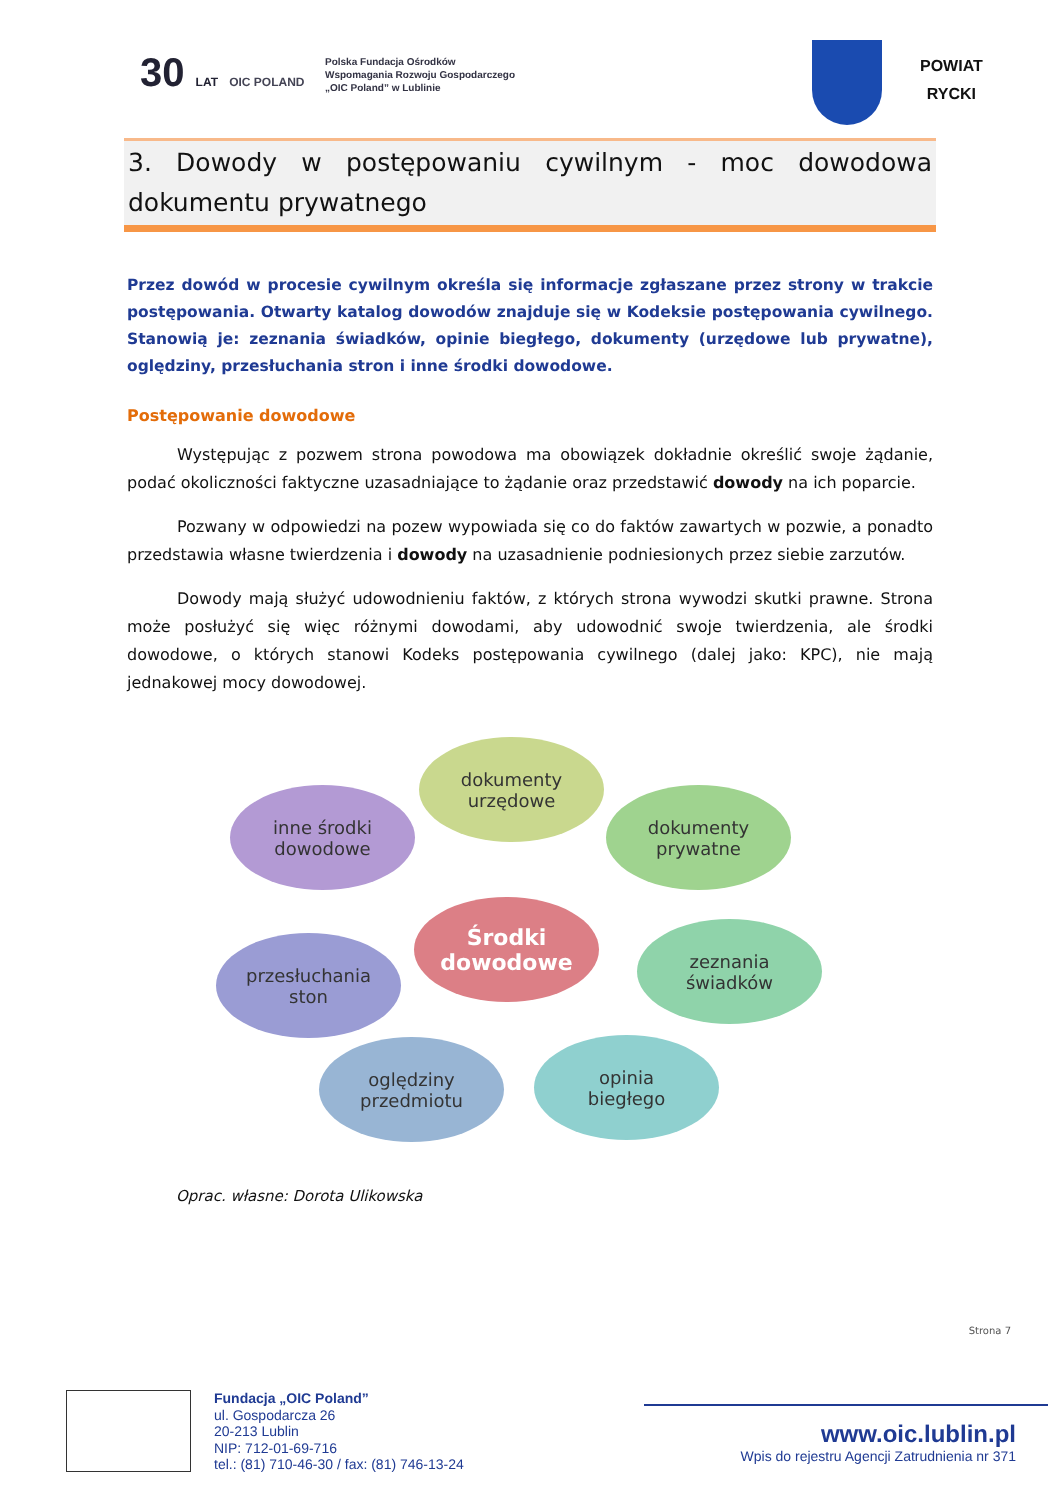30 LAT OIC POLAND
Polska Fundacja Ośrodków
Wspomagania Rozwoju Gospodarczego
„OIC Poland” w Lublinie
POWIAT
RYCKI
3. Dowody w postępowaniu cywilnym - moc dowodowa dokumentu prywatnego
Przez dowód w procesie cywilnym określa się informacje zgłaszane przez strony w trakcie postępowania. Otwarty katalog dowodów znajduje się w Kodeksie postępowania cywilnego. Stanowią je: zeznania świadków, opinie biegłego, dokumenty (urzędowe lub prywatne), oględziny, przesłuchania stron i inne środki dowodowe.
Postępowanie dowodowe
Występując z pozwem strona powodowa ma obowiązek dokładnie określić swoje żądanie, podać okoliczności faktyczne uzasadniające to żądanie oraz przedstawić dowody na ich poparcie.
Pozwany w odpowiedzi na pozew wypowiada się co do faktów zawartych w pozwie, a ponadto przedstawia własne twierdzenia i dowody na uzasadnienie podniesionych przez siebie zarzutów.
Dowody mają służyć udowodnieniu faktów, z których strona wywodzi skutki prawne. Strona może posłużyć się więc różnymi dowodami, aby udowodnić swoje twierdzenia, ale środki dowodowe, o których stanowi Kodeks postępowania cywilnego (dalej jako: KPC), nie mają jednakowej mocy dowodowej.
dokumenty
urzędowe
inne środki
dowodowe
dokumenty
prywatne
Środki
dowodowe
przesłuchania
ston
zeznania
świadków
oględziny
przedmiotu
opinia
biegłego
Oprac. własne: Dorota Ulikowska
Strona 7
Fundacja „OIC Poland”
ul. Gospodarcza 26
20-213 Lublin
NIP: 712-01-69-716
tel.: (81) 710-46-30 / fax: (81) 746-13-24
www.oic.lublin.pl
Wpis do rejestru Agencji Zatrudnienia nr 371